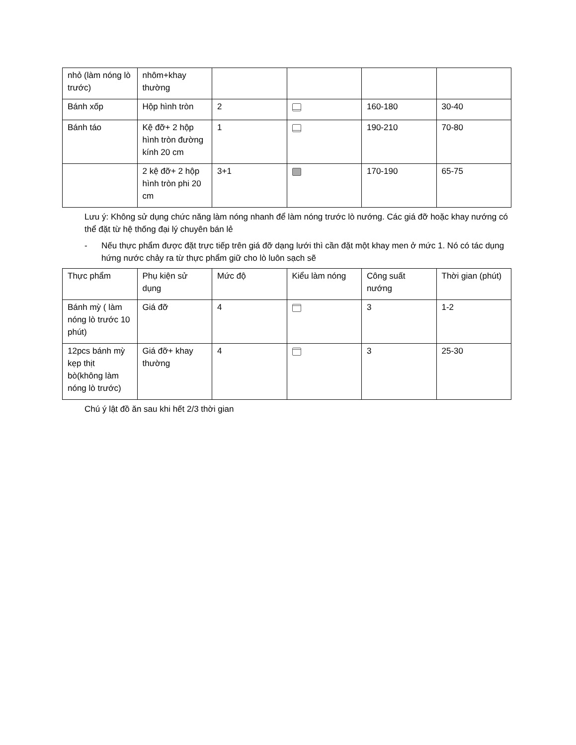| nhỏ (làm nóng lò trước) | nhôm+khay thường | | | | |
| Bánh xốp | Hộp hình tròn | 2 | | 160-180 | 30-40 |
| Bánh táo | Kệ đỡ+ 2 hộp hình tròn đường kính 20 cm | 1 | | 190-210 | 70-80 |
| | 2 kệ đỡ+ 2 hộp hình tròn phi 20 cm | 3+1 | | 170-190 | 65-75 |
Lưu ý: Không sử dụng chức năng làm nóng nhanh để làm nóng trước lò nướng. Các giá đỡ hoặc khay nướng có thể đặt từ hệ thống đại lý chuyên bán lẻ
- Nếu thực phẩm được đặt trực tiếp trên giá đỡ dạng lưới thì cần đặt một khay men ở mức 1. Nó có tác dụng hứng nước chảy ra từ thực phẩm giữ cho lò luôn sạch sẽ
| Thực phẩm | Phụ kiện sử dụng | Mức độ | Kiểu làm nóng | Công suất nướng | Thời gian (phút) |
| --- | --- | --- | --- | --- | --- |
| Bánh mỳ ( làm nóng lò trước 10 phút) | Giá đỡ | 4 | | 3 | 1-2 |
| 12pcs bánh mỳ kẹp thịt bò(không làm nóng lò trước) | Giá đỡ+ khay thường | 4 | | 3 | 25-30 |
Chú ý lật đồ ăn sau khi hết 2/3 thời gian